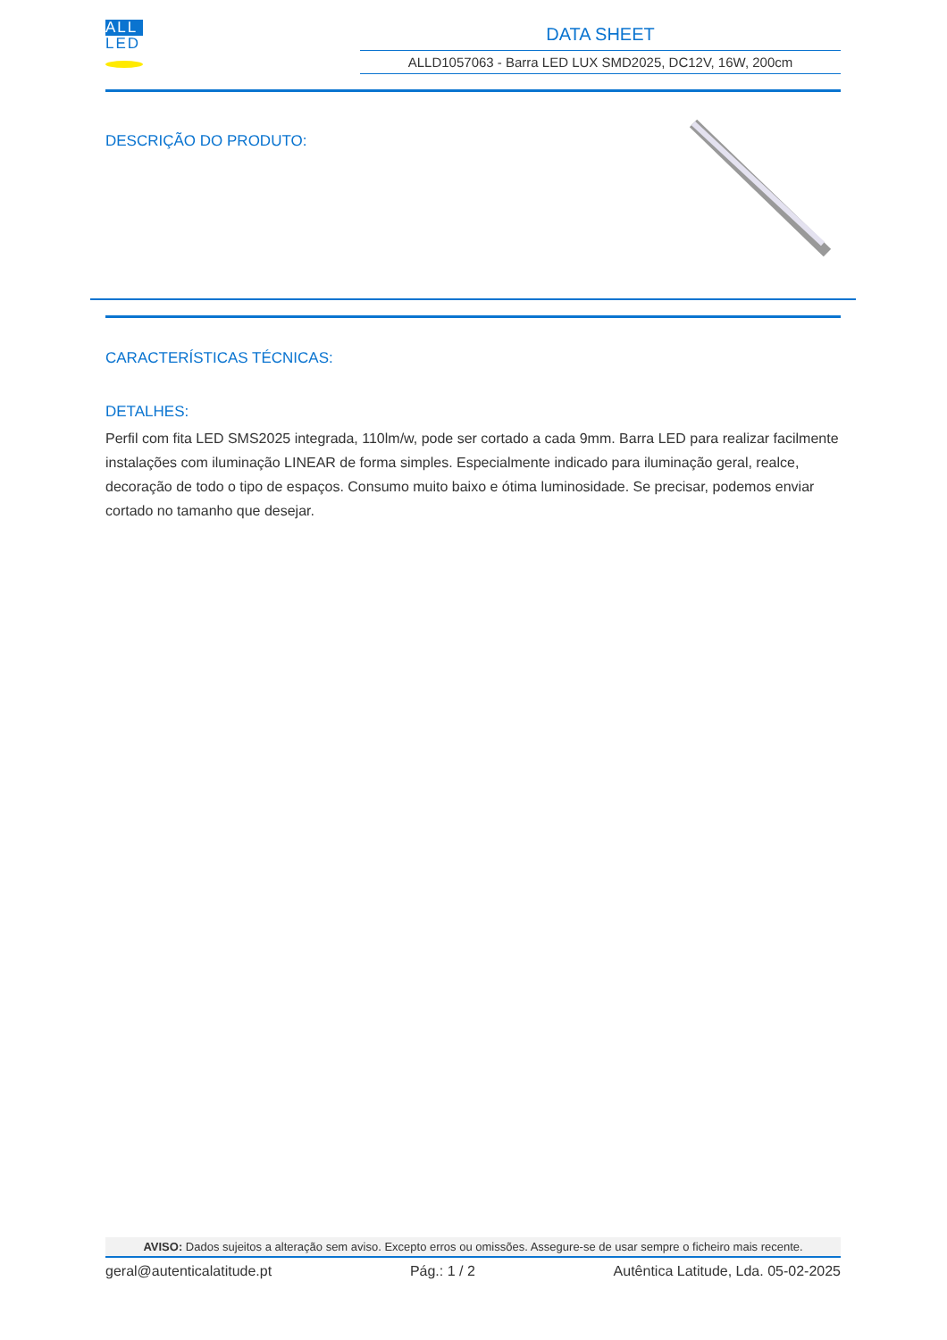ALL
LED
DATA SHEET
ALLD1057063 - Barra LED LUX SMD2025, DC12V, 16W, 200cm
DESCRIÇÃO DO PRODUTO:
CARACTERÍSTICAS TÉCNICAS:
DETALHES:
Perfil com fita LED SMS2025 integrada, 110lm/w, pode ser cortado a cada 9mm. Barra LED para realizar facilmente instalações com iluminação LINEAR de forma simples. Especialmente indicado para iluminação geral, realce, decoração de todo o tipo de espaços. Consumo muito baixo e ótima luminosidade. Se precisar, podemos enviar cortado no tamanho que desejar.
AVISO: Dados sujeitos a alteração sem aviso. Excepto erros ou omissões. Assegure-se de usar sempre o ficheiro mais recente.
geral@autenticalatitude.pt Pág.: 1 / 2 Autêntica Latitude, Lda. 05-02-2025